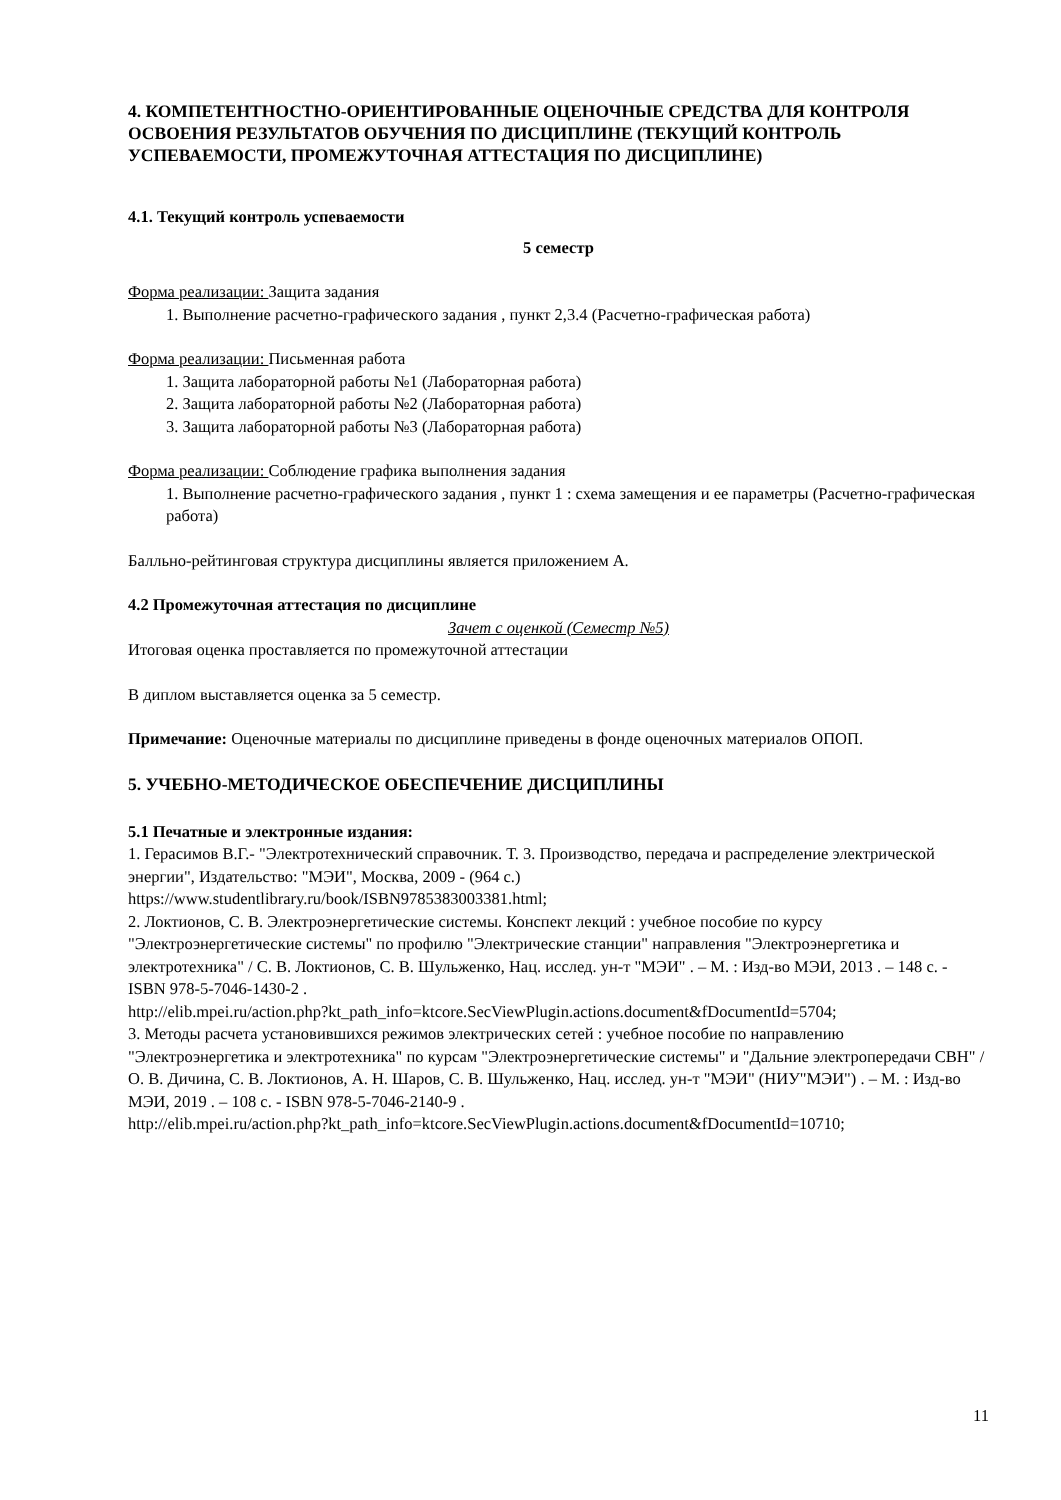4. КОМПЕТЕНТНОСТНО-ОРИЕНТИРОВАННЫЕ ОЦЕНОЧНЫЕ СРЕДСТВА ДЛЯ КОНТРОЛЯ ОСВОЕНИЯ РЕЗУЛЬТАТОВ ОБУЧЕНИЯ ПО ДИСЦИПЛИНЕ (ТЕКУЩИЙ КОНТРОЛЬ УСПЕВАЕМОСТИ, ПРОМЕЖУТОЧНАЯ АТТЕСТАЦИЯ ПО ДИСЦИПЛИНЕ)
4.1. Текущий контроль успеваемости
5 семестр
Форма реализации: Защита задания
1. Выполнение расчетно-графического задания , пункт 2,3.4 (Расчетно-графическая работа)
Форма реализации: Письменная работа
1. Защита лабораторной работы №1 (Лабораторная работа)
2. Защита лабораторной работы №2 (Лабораторная работа)
3. Защита лабораторной работы №3 (Лабораторная работа)
Форма реализации: Соблюдение графика выполнения задания
1. Выполнение расчетно-графического задания , пункт 1 : схема замещения и ее параметры (Расчетно-графическая работа)
Балльно-рейтинговая структура дисциплины является приложением А.
4.2 Промежуточная аттестация по дисциплине
Зачет с оценкой (Семестр №5)
Итоговая оценка проставляется по промежуточной аттестации
В диплом выставляется оценка за 5 семестр.
Примечание: Оценочные материалы по дисциплине приведены в фонде оценочных материалов ОПОП.
5. УЧЕБНО-МЕТОДИЧЕСКОЕ ОБЕСПЕЧЕНИЕ ДИСЦИПЛИНЫ
5.1 Печатные и электронные издания:
1. Герасимов В.Г.- "Электротехнический справочник. Т. 3. Производство, передача и распределение электрической энергии", Издательство: "МЭИ", Москва, 2009 - (964 с.)
https://www.studentlibrary.ru/book/ISBN9785383003381.html;
2. Локтионов, С. В. Электроэнергетические системы. Конспект лекций : учебное пособие по курсу "Электроэнергетические системы" по профилю "Электрические станции" направления "Электроэнергетика и электротехника" / С. В. Локтионов, С. В. Шульженко, Нац. исслед. ун-т "МЭИ" . – М. : Изд-во МЭИ, 2013 . – 148 с. - ISBN 978-5-7046-1430-2 .
http://elib.mpei.ru/action.php?kt_path_info=ktcore.SecViewPlugin.actions.document&fDocumentId=5704;
3. Методы расчета установившихся режимов электрических сетей : учебное пособие по направлению "Электроэнергетика и электротехника" по курсам "Электроэнергетические системы" и "Дальние электропередачи СВН" / О. В. Дичина, С. В. Локтионов, А. Н. Шаров, С. В. Шульженко, Нац. исслед. ун-т "МЭИ" (НИУ"МЭИ") . – М. : Изд-во МЭИ, 2019 . – 108 с. - ISBN 978-5-7046-2140-9 .
http://elib.mpei.ru/action.php?kt_path_info=ktcore.SecViewPlugin.actions.document&fDocumentId=10710;
11